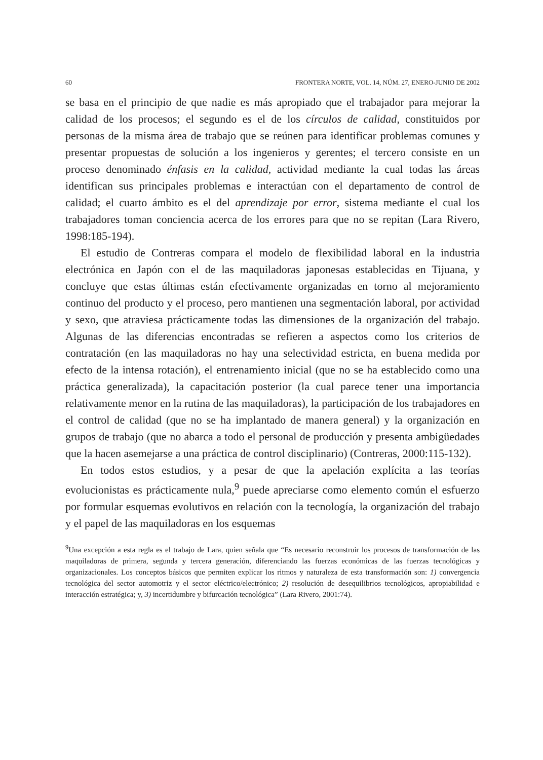60 FRONTERA NORTE, VOL. 14, NÚM. 27, ENERO-JUNIO DE 2002
se basa en el principio de que nadie es más apropiado que el trabajador para mejorar la calidad de los procesos; el segundo es el de los círculos de calidad, constituidos por personas de la misma área de trabajo que se reúnen para identificar problemas comunes y presentar propuestas de solución a los ingenieros y gerentes; el tercero consiste en un proceso denominado énfasis en la calidad, actividad mediante la cual todas las áreas identifican sus principales problemas e interactúan con el departamento de control de calidad; el cuarto ámbito es el del aprendizaje por error, sistema mediante el cual los trabajadores toman conciencia acerca de los errores para que no se repitan (Lara Rivero, 1998:185-194).
El estudio de Contreras compara el modelo de flexibilidad laboral en la industria electrónica en Japón con el de las maquiladoras japonesas establecidas en Tijuana, y concluye que estas últimas están efectivamente organizadas en torno al mejoramiento continuo del producto y el proceso, pero mantienen una segmentación laboral, por actividad y sexo, que atraviesa prácticamente todas las dimensiones de la organización del trabajo. Algunas de las diferencias encontradas se refieren a aspectos como los criterios de contratación (en las maquiladoras no hay una selectividad estricta, en buena medida por efecto de la intensa rotación), el entrenamiento inicial (que no se ha establecido como una práctica generalizada), la capacitación posterior (la cual parece tener una importancia relativamente menor en la rutina de las maquiladoras), la participación de los trabajadores en el control de calidad (que no se ha implantado de manera general) y la organización en grupos de trabajo (que no abarca a todo el personal de producción y presenta ambigüedades que la hacen asemejarse a una práctica de control disciplinario) (Contreras, 2000:115-132).
En todos estos estudios, y a pesar de que la apelación explícita a las teorías evolucionistas es prácticamente nula,<sup>9</sup> puede apreciarse como elemento común el esfuerzo por formular esquemas evolutivos en relación con la tecnología, la organización del trabajo y el papel de las maquiladoras en los esquemas
<sup>9</sup> Una excepción a esta regla es el trabajo de Lara, quien señala que “Es necesario reconstruir los procesos de transformación de las maquiladoras de primera, segunda y tercera generación, diferenciando las fuerzas económicas de las fuerzas tecnológicas y organizacionales. Los conceptos básicos que permiten explicar los ritmos y naturaleza de esta transformación son: 1) convergencia tecnológica del sector automotriz y el sector eléctrico/electrónico; 2) resolución de desequilibrios tecnológicos, apropiabilidad e interacción estratégica; y, 3) incertidumbre y bifurcación tecnológica” (Lara Rivero, 2001:74).